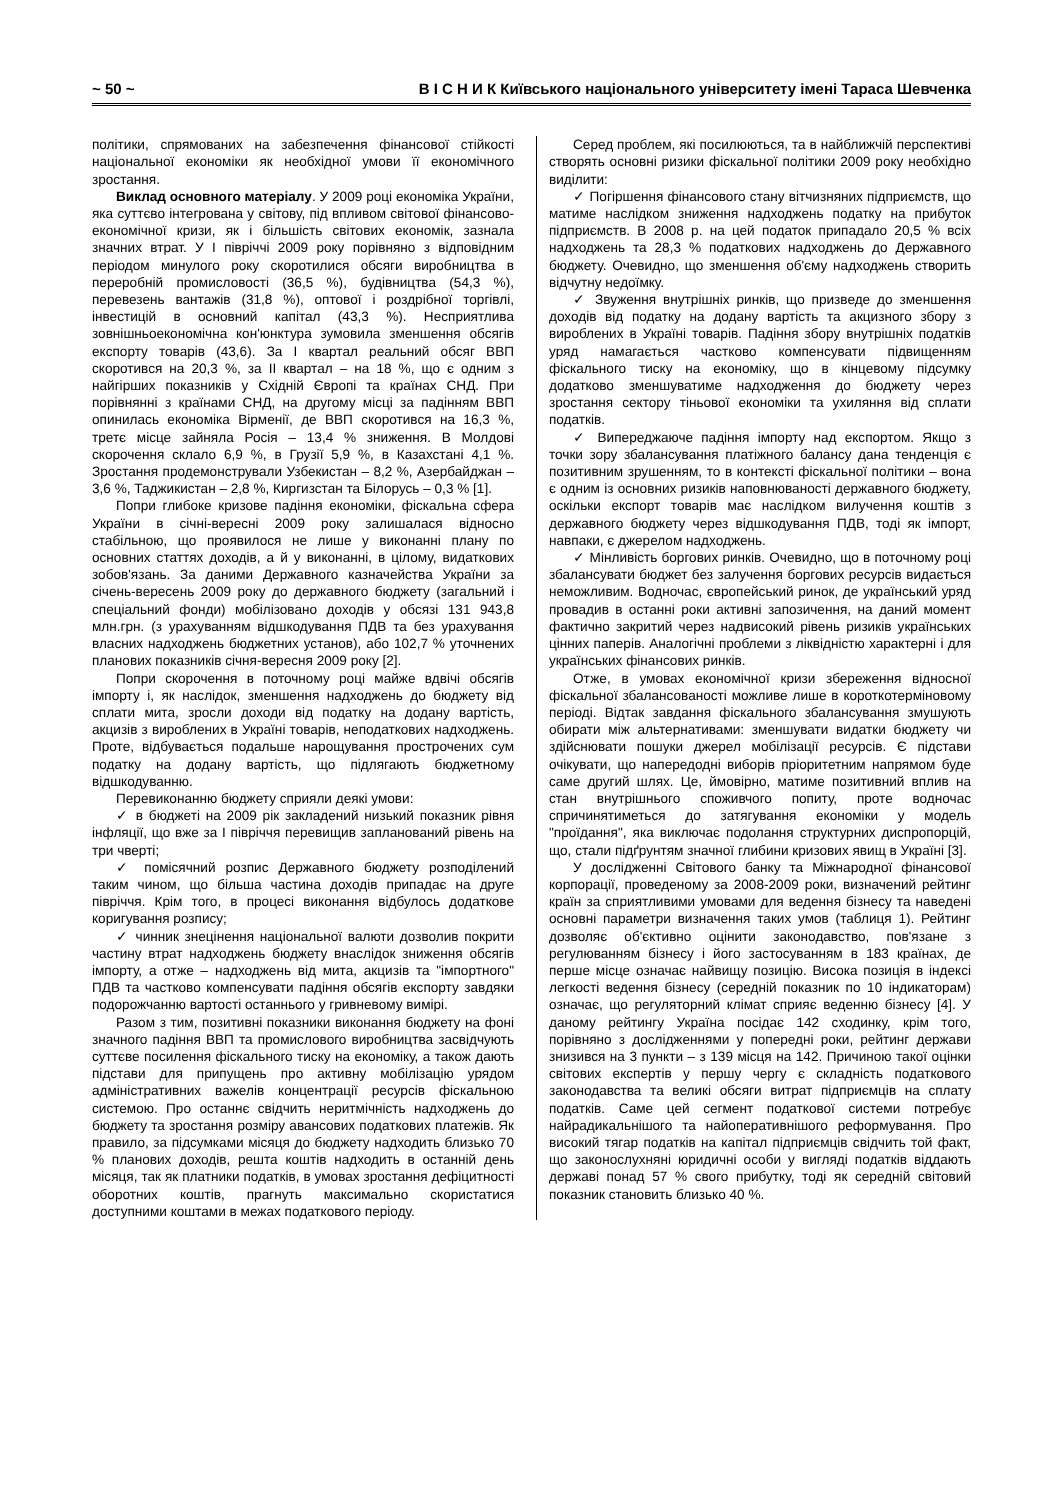~ 50 ~ В І С Н И К Київського національного університету імені Тараса Шевченка
політики, спрямованих на забезпечення фінансової стійкості національної економіки як необхідної умови її економічного зростання.
Виклад основного матеріалу. У 2009 році економіка України, яка суттєво інтегрована у світову, під впливом світової фінансово-економічної кризи, як і більшість світових економік, зазнала значних втрат. У І півріччі 2009 року порівняно з відповідним періодом минулого року скоротилися обсяги виробництва в переробній промисловості (36,5 %), будівництва (54,3 %), перевезень вантажів (31,8 %), оптової і роздрібної торгівлі, інвестицій в основний капітал (43,3 %). Несприятлива зовнішньоекономічна кон'юнктура зумовила зменшення обсягів експорту товарів (43,6). За І квартал реальний обсяг ВВП скоротився на 20,3 %, за ІІ квартал – на 18 %, що є одним з найгірших показників у Східній Європі та країнах СНД. При порівнянні з країнами СНД, на другому місці за падінням ВВП опинилась економіка Вірменії, де ВВП скоротився на 16,3 %, третє місце зайняла Росія – 13,4 % зниження. В Молдові скорочення склало 6,9 %, в Грузії 5,9 %, в Казахстані 4,1 %. Зростання продемонстрували Узбекистан – 8,2 %, Азербайджан – 3,6 %, Таджикистан – 2,8 %, Киргизстан та Білорусь – 0,3 % [1].
Попри глибоке кризове падіння економіки, фіскальна сфера України в січні-вересні 2009 року залишалася відносно стабільною, що проявилося не лише у виконанні плану по основних статтях доходів, а й у виконанні, в цілому, видаткових зобов'язань. За даними Державного казначейства України за січень-вересень 2009 року до державного бюджету (загальний і спеціальний фонди) мобілізовано доходів у обсязі 131 943,8 млн.грн. (з урахуванням відшкодування ПДВ та без урахування власних надходжень бюджетних установ), або 102,7 % уточнених планових показників січня-вересня 2009 року [2].
Попри скорочення в поточному році майже вдвічі обсягів імпорту і, як наслідок, зменшення надходжень до бюджету від сплати мита, зросли доходи від податку на додану вартість, акцизів з вироблених в Україні товарів, неподаткових надходжень. Проте, відбувається подальше нарощування прострочених сум податку на додану вартість, що підлягають бюджетному відшкодуванню.
Перевиконанню бюджету сприяли деякі умови:
✓ в бюджеті на 2009 рік закладений низький показник рівня інфляції, що вже за І півріччя перевищив запланований рівень на три чверті;
✓ помісячний розпис Державного бюджету розподілений таким чином, що більша частина доходів припадає на друге півріччя. Крім того, в процесі виконання відбулось додаткове коригування розпису;
✓ чинник знецінення національної валюти дозволив покрити частину втрат надходжень бюджету внаслідок зниження обсягів імпорту, а отже – надходжень від мита, акцизів та "імпортного" ПДВ та частково компенсувати падіння обсягів експорту завдяки подорожчанню вартості останнього у гривневому вимірі.
Разом з тим, позитивні показники виконання бюджету на фоні значного падіння ВВП та промислового виробництва засвідчують суттєве посилення фіскального тиску на економіку, а також дають підстави для припущень про активну мобілізацію урядом адміністративних важелів концентрації ресурсів фіскальною системою. Про останнє свідчить неритмічність надходжень до бюджету та зростання розміру авансових податкових платежів. Як правило, за підсумками місяця до бюджету надходить близько 70 % планових доходів, решта коштів надходить в останній день місяця, так як платники податків, в умовах зростання дефіцитності оборотних коштів, прагнуть максимально скористатися доступними коштами в межах податкового періоду.
Серед проблем, які посилюються, та в найближчій перспективі створять основні ризики фіскальної політики 2009 року необхідно виділити:
✓ Погіршення фінансового стану вітчизняних підприємств, що матиме наслідком зниження надходжень податку на прибуток підприємств. В 2008 р. на цей податок припадало 20,5 % всіх надходжень та 28,3 % податкових надходжень до Державного бюджету. Очевидно, що зменшення об'єму надходжень створить відчутну недоїмку.
✓ Звуження внутрішніх ринків, що призведе до зменшення доходів від податку на додану вартість та акцизного збору з вироблених в Україні товарів. Падіння збору внутрішніх податків уряд намагається частково компенсувати підвищенням фіскального тиску на економіку, що в кінцевому підсумку додатково зменшуватиме надходження до бюджету через зростання сектору тіньової економіки та ухиляння від сплати податків.
✓ Випереджаюче падіння імпорту над експортом. Якщо з точки зору збалансування платіжного балансу дана тенденція є позитивним зрушенням, то в контексті фіскальної політики – вона є одним із основних ризиків наповнюваності державного бюджету, оскільки експорт товарів має наслідком вилучення коштів з державного бюджету через відшкодування ПДВ, тоді як імпорт, навпаки, є джерелом надходжень.
✓ Мінливість боргових ринків. Очевидно, що в поточному році збалансувати бюджет без залучення боргових ресурсів видається неможливим. Водночас, європейський ринок, де український уряд провадив в останні роки активні запозичення, на даний момент фактично закритий через надвисокий рівень ризиків українських цінних паперів. Аналогічні проблеми з ліквідністю характерні і для українських фінансових ринків.
Отже, в умовах економічної кризи збереження відносної фіскальної збалансованості можливе лише в короткотерміновому періоді. Відтак завдання фіскального збалансування змушують обирати між альтернативами: зменшувати видатки бюджету чи здійснювати пошуки джерел мобілізації ресурсів. Є підстави очікувати, що напередодні виборів пріоритетним напрямом буде саме другий шлях. Це, ймовірно, матиме позитивний вплив на стан внутрішнього споживчого попиту, проте водночас спричинятиметься до затягування економіки у модель "проїдання", яка виключає подолання структурних диспропорцій, що, стали підґрунтям значної глибини кризових явищ в Україні [3].
У дослідженні Світового банку та Міжнародної фінансової корпорації, проведеному за 2008-2009 роки, визначений рейтинг країн за сприятливими умовами для ведення бізнесу та наведені основні параметри визначення таких умов (таблиця 1). Рейтинг дозволяє об'єктивно оцінити законодавство, пов'язане з регулюванням бізнесу і його застосуванням в 183 країнах, де перше місце означає найвищу позицію. Висока позиція в індексі легкості ведення бізнесу (середній показник по 10 індикаторам) означає, що регуляторний клімат сприяє веденню бізнесу [4]. У даному рейтингу Україна посідає 142 сходинку, крім того, порівняно з дослідженнями у попередні роки, рейтинг держави знизився на 3 пункти – з 139 місця на 142. Причиною такої оцінки світових експертів у першу чергу є складність податкового законодавства та великі обсяги витрат підприємців на сплату податків. Саме цей сегмент податкової системи потребує найрадикальнішого та найоперативнішого реформування. Про високий тягар податків на капітал підприємців свідчить той факт, що законослухняні юридичні особи у вигляді податків віддають державі понад 57 % свого прибутку, тоді як середній світовий показник становить близько 40 %.